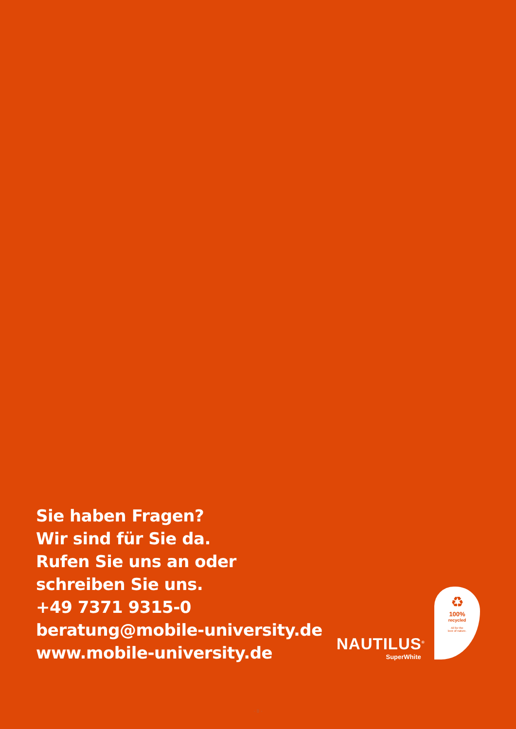Sie haben Fragen?
Wir sind für Sie da.
Rufen Sie uns an oder
schreiben Sie uns.
+49 7371 9315-0
beratung@mobile-university.de
www.mobile-university.de
NAUTILUS<sup>®</sup>
SuperWhite
♻
100%
recycled
All for the
love of nature.
- 8 -